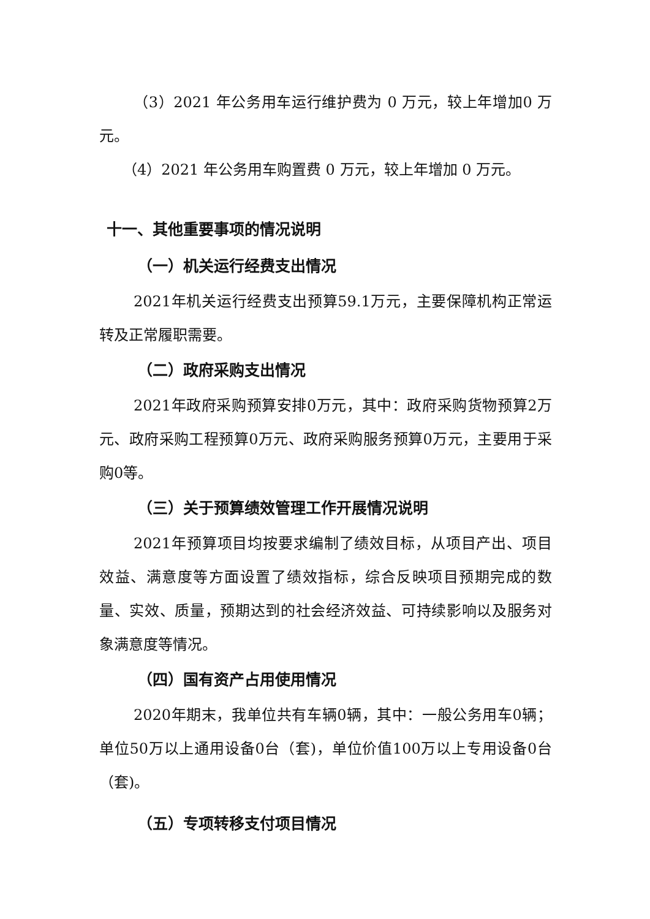（3）2021 年公务用车运行维护费为 0 万元，较上年增加0 万元。
（4）2021 年公务用车购置费 0 万元，较上年增加 0 万元。
十一、其他重要事项的情况说明
（一）机关运行经费支出情况
2021年机关运行经费支出预算59.1万元，主要保障机构正常运转及正常履职需要。
（二）政府采购支出情况
2021年政府采购预算安排0万元，其中：政府采购货物预算2万元、政府采购工程预算0万元、政府采购服务预算0万元，主要用于采购0等。
（三）关于预算绩效管理工作开展情况说明
2021年预算项目均按要求编制了绩效目标，从项目产出、项目效益、满意度等方面设置了绩效指标，综合反映项目预期完成的数量、实效、质量，预期达到的社会经济效益、可持续影响以及服务对象满意度等情况。
（四）国有资产占用使用情况
2020年期末，我单位共有车辆0辆，其中：一般公务用车0辆；单位50万以上通用设备0台（套)，单位价值100万以上专用设备0台（套)。
（五）专项转移支付项目情况